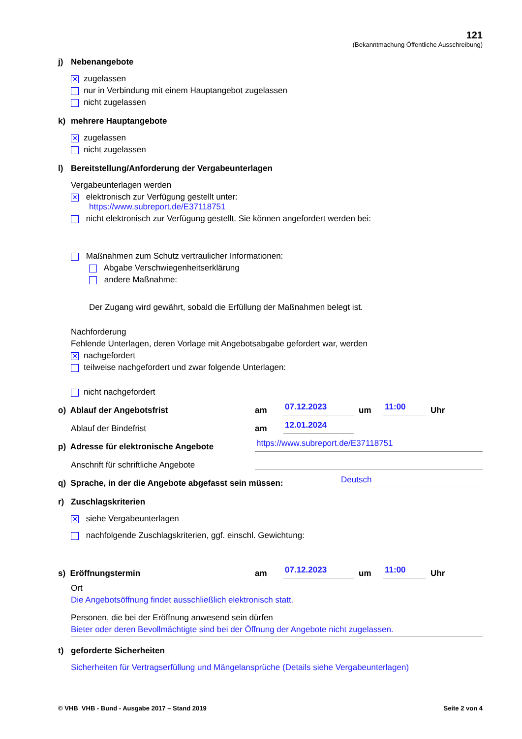121
(Bekanntmachung Öffentliche Ausschreibung)
j) Nebenangebote
✕ zugelassen
nur in Verbindung mit einem Hauptangebot zugelassen
nicht zugelassen
k) mehrere Hauptangebote
✕ zugelassen
nicht zugelassen
l) Bereitstellung/Anforderung der Vergabeunterlagen
Vergabeunterlagen werden
✕ elektronisch zur Verfügung gestellt unter:
https://www.subreport.de/E37118751
nicht elektronisch zur Verfügung gestellt. Sie können angefordert werden bei:
Maßnahmen zum Schutz vertraulicher Informationen:
Abgabe Verschwiegenheitserklärung
andere Maßnahme:
Der Zugang wird gewährt, sobald die Erfüllung der Maßnahmen belegt ist.
Nachforderung
Fehlende Unterlagen, deren Vorlage mit Angebotsabgabe gefordert war, werden
✕ nachgefordert
teilweise nachgefordert und zwar folgende Unterlagen:
nicht nachgefordert
o) Ablauf der Angebotsfrist am 07.12.2023 um 11:00 Uhr
Ablauf der Bindefrist am 12.01.2024
p) Adresse für elektronische Angebote https://www.subreport.de/E37118751
Anschrift für schriftliche Angebote
q) Sprache, in der die Angebote abgefasst sein müssen: Deutsch
r) Zuschlagskriterien
✕ siehe Vergabeunterlagen
nachfolgende Zuschlagskriterien, ggf. einschl. Gewichtung:
s) Eröffnungstermin am 07.12.2023 um 11:00 Uhr
Ort
Die Angebotsöffnung findet ausschließlich elektronisch statt.
Personen, die bei der Eröffnung anwesend sein dürfen
Bieter oder deren Bevollmächtigte sind bei der Öffnung der Angebote nicht zugelassen.
t) geforderte Sicherheiten
Sicherheiten für Vertragserfüllung und Mängelansprüche (Details siehe Vergabeunterlagen)
© VHB VHB - Bund - Ausgabe 2017 – Stand 2019 Seite 2 von 4